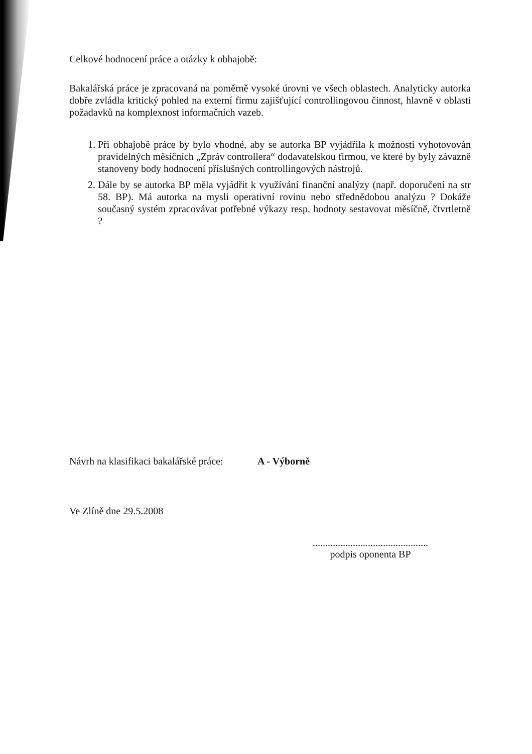Celkové hodnocení práce a otázky k obhajobě:
Bakalářská práce je zpracovaná na poměrně vysoké úrovni ve všech oblastech. Analyticky autorka dobře zvládla kritický pohled na externí firmu zajišťující controllingovou činnost, hlavně v oblasti požadavků na komplexnost informačních vazeb.
1. Při obhajobě práce by bylo vhodné, aby se autorka BP vyjádřila k možnosti vyhotovován pravidelných měsíčních „Zpráv controllera“ dodavatelskou firmou, ve které by byly závazně stanoveny body hodnocení příslušných controllingových nástrojů.
2. Dále by se autorka BP měla vyjádřit k využívání finanční analýzy (např. doporučení na str 58. BP). Má autorka na mysli operativní rovinu nebo střednědobou analýzu ? Dokáže současný systém zpracovávat potřebné výkazy resp. hodnoty sestavovat měsíčně, čtvrtletně ?
Návrh na klasifikaci bakalářské práce: A - Výborně
Ve Zlíně dne 29.5.2008
..............................................
podpis oponenta BP